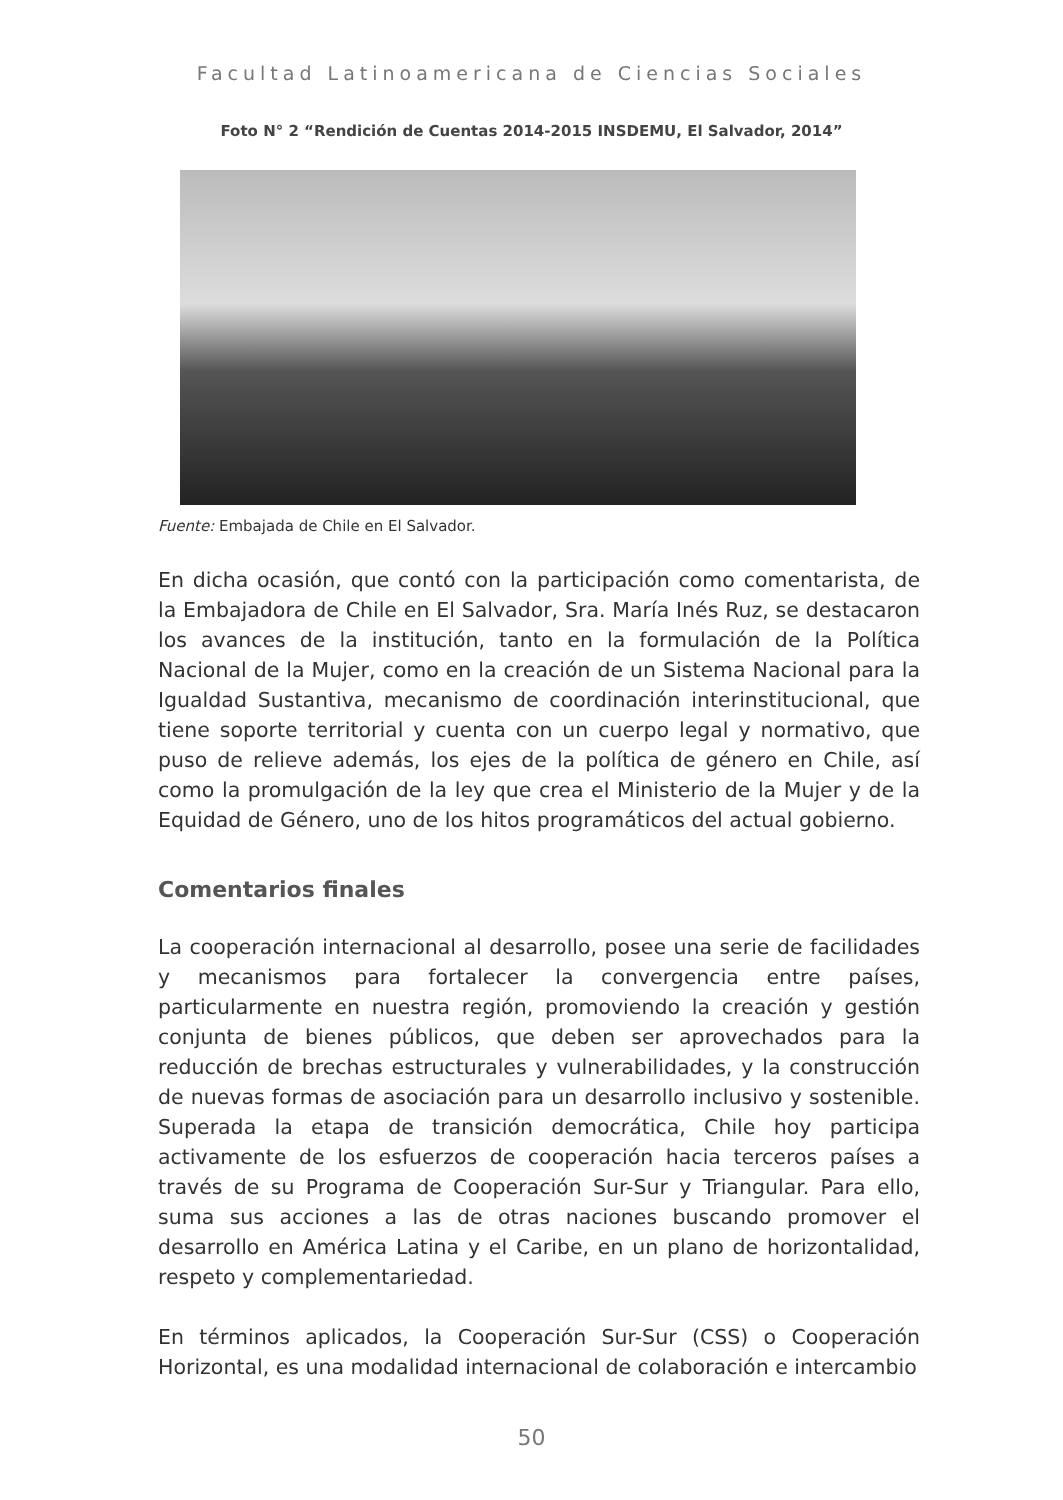Facultad Latinoamericana de Ciencias Sociales
Foto N° 2 “Rendición de Cuentas 2014-2015 INSDEMU, El Salvador, 2014”
Fuente: Embajada de Chile en El Salvador.
En dicha ocasión, que contó con la participación como comentarista, de la Embajadora de Chile en El Salvador, Sra. María Inés Ruz, se destacaron los avances de la institución, tanto en la formulación de la Política Nacional de la Mujer, como en la creación de un Sistema Nacional para la Igualdad Sustantiva, mecanismo de coordinación interinstitucional, que tiene soporte territorial y cuenta con un cuerpo legal y normativo, que puso de relieve además, los ejes de la política de género en Chile, así como la promulgación de la ley que crea el Ministerio de la Mujer y de la Equidad de Género, uno de los hitos programáticos del actual gobierno.
Comentarios finales
La cooperación internacional al desarrollo, posee una serie de facilidades y mecanismos para fortalecer la convergencia entre países, particularmente en nuestra región, promoviendo la creación y gestión conjunta de bienes públicos, que deben ser aprovechados para la reducción de brechas estructurales y vulnerabilidades, y la construcción de nuevas formas de asociación para un desarrollo inclusivo y sostenible. Superada la etapa de transición democrática, Chile hoy participa activamente de los esfuerzos de cooperación hacia terceros países a través de su Programa de Cooperación Sur-Sur y Triangular. Para ello, suma sus acciones a las de otras naciones buscando promover el desarrollo en América Latina y el Caribe, en un plano de horizontalidad, respeto y complementariedad.
En términos aplicados, la Cooperación Sur-Sur (CSS) o Cooperación Horizontal, es una modalidad internacional de colaboración e intercambio
50